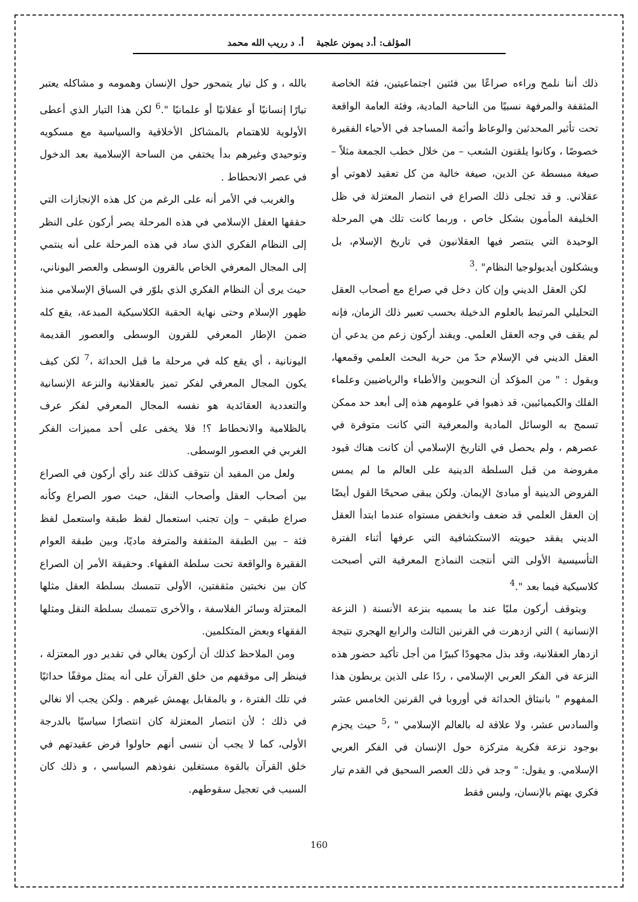المؤلف: أ.د يمونن علجية أ. د رريب الله محمد
ذلك أننا نلمح وراءه صراعًا بين فئتين اجتماعيتين، فئة الخاصة المثقفة والمرفهة نسبيًا من الناحية المادية، وفئة العامة الواقعة تحت تأثير المحدثين والوعاظ وأئمة المساجد في الأحياء الفقيرة خصوصًا ، وكانوا يلقنون الشعب – من خلال خطب الجمعة مثلاً – صيغة مبسطة عن الدين، صيغة خالية من كل تعقيد لاهوتي أو عقلاني. و قد تجلى ذلك الصراع في انتصار المعتزلة في ظل الخليفة المأمون بشكل خاص ، وربما كانت تلك هي المرحلة الوحيدة التي ينتصر فيها العقلانيون في تاريخ الإسلام، بل ويشكلون أيديولوجيا النظام" .<sup>3</sup>
لكن العقل الديني وإن كان دخل في صراع مع أصحاب العقل التحليلي المرتبط بالعلوم الدخيلة بحسب تعبير ذلك الزمان، فإنه لم يقف في وجه العقل العلمي. ويفند أركون زعم من يدعي أن العقل الديني في الإسلام حدّ من حرية البحث العلمي وقمعها، ويقول : " من المؤكد أن النحويين والأطباء والرياضيين وعلماء الفلك والكيميائيين، قد ذهبوا في علومهم هذه إلى أبعد حد ممكن تسمح به الوسائل المادية والمعرفية التي كانت متوفرة في عصرهم ، ولم يحصل في التاريخ الإسلامي أن كانت هناك قيود مفروضة من قبل السلطة الدينية على العالم ما لم يمس الفروض الدينية أو مبادئ الإيمان. ولكن يبقى صحيحًا القول أيضًا إن العقل العلمي قد ضعف وانخفض مستواه عندما ابتدأ العقل الديني يفقد حيويته الاستكشافية التي عرفها أثناء الفترة التأسيسية الأولى التي أنتجت النماذج المعرفية التي أصبحت كلاسيكية فيما بعد ".<sup>4</sup>
ويتوقف أركون مليًا عند ما يسميه بنزعة الأنسنة ( النزعة الإنسانية ) التي ازدهرت في القرنين الثالث والرابع الهجري نتيجة ازدهار العقلانية، وقد بذل مجهودًا كبيرًا من أجل تأكيد حضور هذه النزعة في الفكر العربي الإسلامي ، ردًا على الذين يربطون هذا المفهوم " بانبثاق الحداثة في أوروبا في القرنين الخامس عشر والسادس عشر، ولا علاقة له بالعالم الإسلامي " ،<sup>5</sup> حيث يجزم بوجود نزعة فكرية متركزة حول الإنسان في الفكر العربي الإسلامي. و يقول: " وجد في ذلك العصر السحيق في القدم تيار فكري يهتم بالإنسان، وليس فقط
بالله ، و كل تيار يتمحور حول الإنسان وهمومه و مشاكله يعتبر تيارًا إنسانيًا أو عقلانيًا أو علمانيًا ".<sup>6</sup> لكن هذا التيار الذي أعطى الأولوية للاهتمام بالمشاكل الأخلاقية والسياسية مع مسكويه وتوحيدي وغيرهم بدأ يختفي من الساحة الإسلامية بعد الدخول في عصر الانحطاط .
والغريب في الأمر أنه على الرغم من كل هذه الإنجازات التي حققها العقل الإسلامي في هذه المرحلة يصر أركون على النظر إلى النظام الفكري الذي ساد في هذه المرحلة على أنه ينتمي إلى المجال المعرفي الخاص بالقرون الوسطى والعصر اليوناني، حيث يرى أن النظام الفكري الذي بلوّر في السياق الإسلامي منذ ظهور الإسلام وحتى نهاية الحقبة الكلاسيكية المبدعة، يقع كله ضمن الإطار المعرفي للقرون الوسطى والعصور القديمة اليونانية ، أي يقع كله في مرحلة ما قبل الحداثة ،<sup>7</sup> لكن كيف يكون المجال المعرفي لفكر تميز بالعقلانية والنزعة الإنسانية والتعددية العقائدية هو نفسه المجال المعرفي لفكر عرف بالظلامية والانحطاط ؟! فلا يخفى على أحد مميزات الفكر الغربي في العصور الوسطى.
ولعل من المفيد أن نتوقف كذلك عند رأي أركون في الصراع بين أصحاب العقل وأصحاب النقل، حيث صور الصراع وكأنه صراع طبقي – وإن تجنب استعمال لفظ طبقة واستعمل لفظ فئة – بين الطبقة المثقفة والمترفة ماديًا، وبين طبقة العوام الفقيرة والواقعة تحت سلطة الفقهاء. وحقيقة الأمر إن الصراع كان بين نخبتين مثقفتين، الأولى تتمسك بسلطة العقل مثلها المعتزلة وسائر الفلاسفة ، والأخرى تتمسك بسلطة النقل ومثلها الفقهاء وبعض المتكلمين.
ومن الملاحظ كذلك أن أركون يغالي في تقدير دور المعتزلة ، فينظر إلى موقفهم من خلق القرآن على أنه يمثل موقفًا حداثيًا في تلك الفترة ، و بالمقابل يهمش غيرهم . ولكن يجب ألا نغالي في ذلك ؛ لأن انتصار المعتزلة كان انتصارًا سياسيًا بالدرجة الأولى، كما لا يجب أن ننسى أنهم حاولوا فرض عقيدتهم في خلق القرآن بالقوة مستغلين نفوذهم السياسي ، و ذلك كان السبب في تعجيل سقوطهم.
160